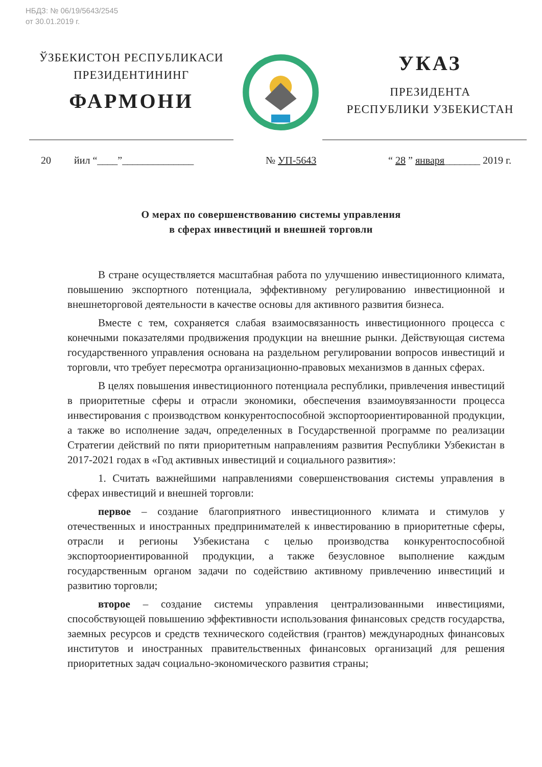НБДЗ: № 06/19/5643/2545
от 30.01.2019 г.
ЎЗБЕКИСТОН РЕСПУБЛИКАСИ
ПРЕЗИДЕНТИНИНГ
ФАРМОНИ
УКАЗ
ПРЕЗИДЕНТА
РЕСПУБЛИКИ УЗБЕКИСТАН
20 йил “____”______________ № УП-5643 “ 28 ” января_______ 2019 г.
О мерах по совершенствованию системы управления
в сферах инвестиций и внешней торговли
В стране осуществляется масштабная работа по улучшению инвестиционного климата, повышению экспортного потенциала, эффективному регулированию инвестиционной и внешнеторговой деятельности в качестве основы для активного развития бизнеса.
Вместе с тем, сохраняется слабая взаимосвязанность инвестиционного процесса с конечными показателями продвижения продукции на внешние рынки. Действующая система государственного управления основана на раздельном регулировании вопросов инвестиций и торговли, что требует пересмотра организационно-правовых механизмов в данных сферах.
В целях повышения инвестиционного потенциала республики, привлечения инвестиций в приоритетные сферы и отрасли экономики, обеспечения взаимоувязанности процесса инвестирования с производством конкурентоспособной экспортоориентированной продукции, а также во исполнение задач, определенных в Государственной программе по реализации Стратегии действий по пяти приоритетным направлениям развития Республики Узбекистан в 2017-2021 годах в «Год активных инвестиций и социального развития»:
1. Считать важнейшими направлениями совершенствования системы управления в сферах инвестиций и внешней торговли:
первое – создание благоприятного инвестиционного климата и стимулов у отечественных и иностранных предпринимателей к инвестированию в приоритетные сферы, отрасли и регионы Узбекистана с целью производства конкурентоспособной экспортоориентированной продукции, а также безусловное выполнение каждым государственным органом задачи по содействию активному привлечению инвестиций и развитию торговли;
второе – создание системы управления централизованными инвестициями, способствующей повышению эффективности использования финансовых средств государства, заемных ресурсов и средств технического содействия (грантов) международных финансовых институтов и иностранных правительственных финансовых организаций для решения приоритетных задач социально-экономического развития страны;